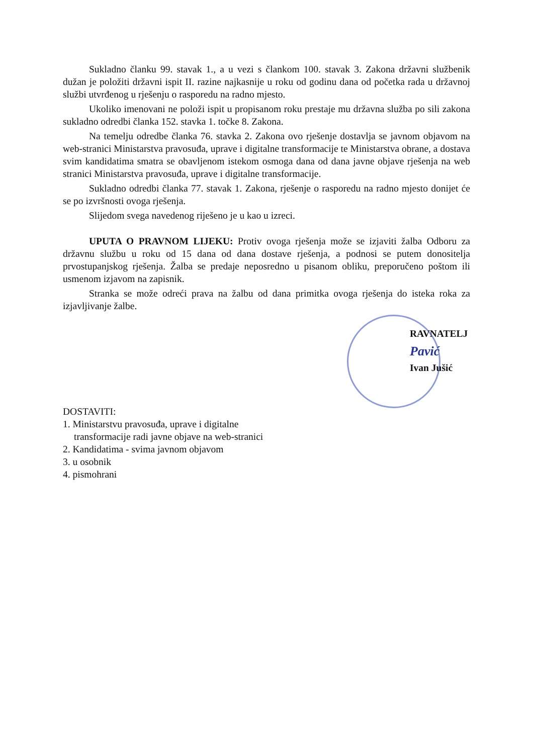Sukladno članku 99. stavak 1., a u vezi s člankom 100. stavak 3. Zakona državni službenik dužan je položiti državni ispit II. razine najkasnije u roku od godinu dana od početka rada u državnoj službi utvrđenog u rješenju o rasporedu na radno mjesto.
Ukoliko imenovani ne položi ispit u propisanom roku prestaje mu državna služba po sili zakona sukladno odredbi članka 152. stavka 1. točke 8. Zakona.
Na temelju odredbe članka 76. stavka 2. Zakona ovo rješenje dostavlja se javnom objavom na web-stranici Ministarstva pravosuđa, uprave i digitalne transformacije te Ministarstva obrane, a dostava svim kandidatima smatra se obavljenom istekom osmoga dana od dana javne objave rješenja na web stranici Ministarstva pravosuđa, uprave i digitalne transformacije.
Sukladno odredbi članka 77. stavak 1. Zakona, rješenje o rasporedu na radno mjesto donijet će se po izvršnosti ovoga rješenja.
Slijedom svega navedenog riješeno je u kao u izreci.
UPUTA O PRAVNOM LIJEKU: Protiv ovoga rješenja može se izjaviti žalba Odboru za državnu službu u roku od 15 dana od dana dostave rješenja, a podnosi se putem donositelja prvostupanjskog rješenja. Žalba se predaje neposredno u pisanom obliku, preporučeno poštom ili usmenom izjavom na zapisnik.
Stranka se može odreći prava na žalbu od dana primitka ovoga rješenja do isteka roka za izjavljivanje žalbe.
RAVNATELJ
Pavić
Ivan Jušić
DOSTAVITI:
1. Ministarstvu pravosuđa, uprave i digitalne
transformacije radi javne objave na web-stranici
2. Kandidatima - svima javnom objavom
3. u osobnik
4. pismohrani